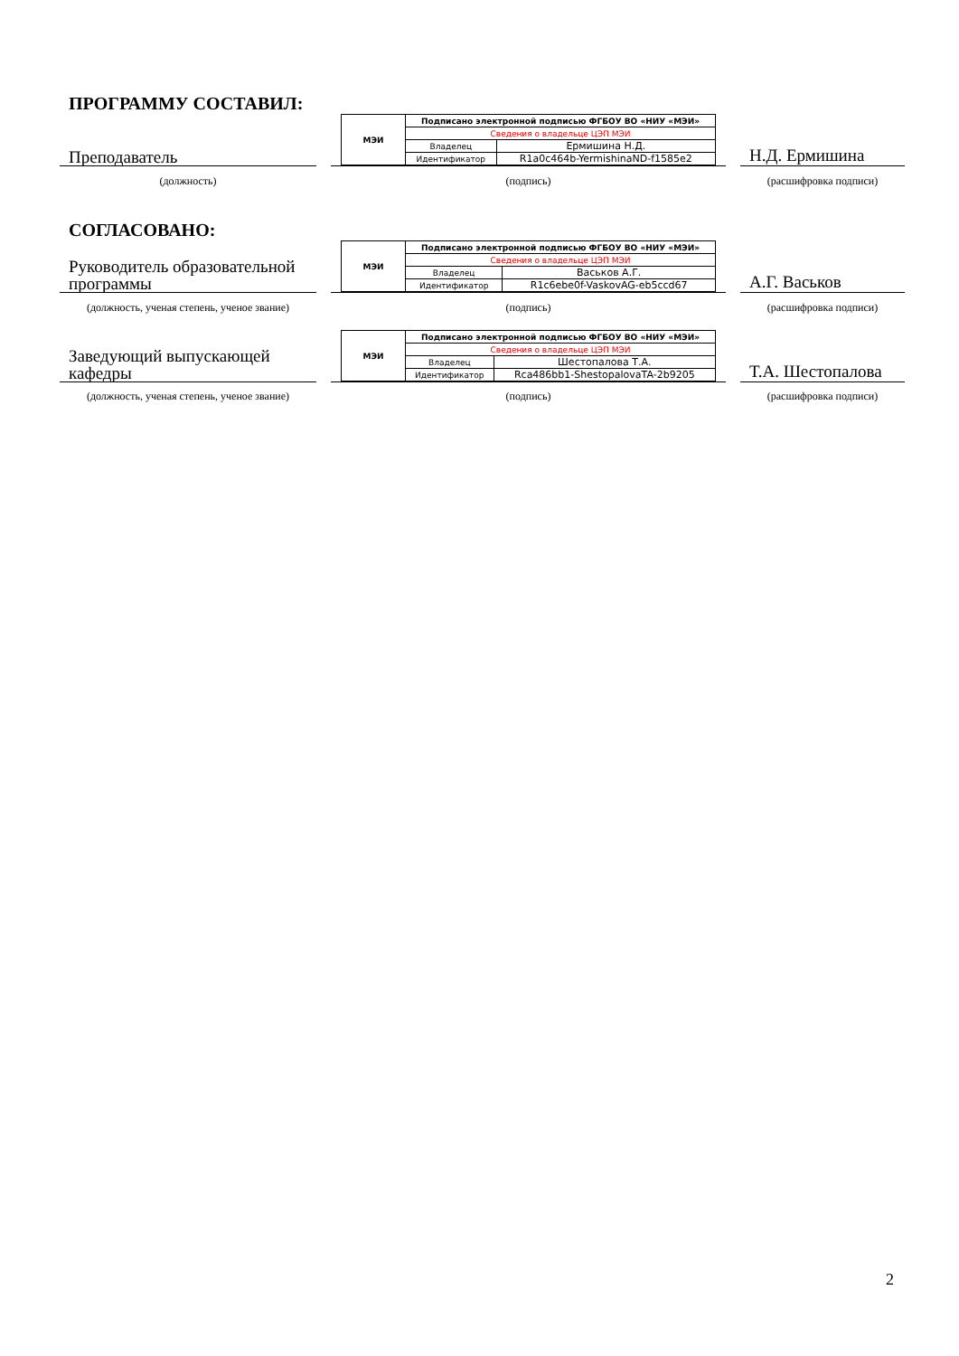ПРОГРАММУ СОСТАВИЛ:
Преподаватель
| МЭИ | Подписано электронной подписью ФГБОУ ВО «НИУ «МЭИ» | |
| | Сведения о владельце ЦЭП МЭИ | |
| | Владелец | Ермишина Н.Д. |
| | Идентификатор | R1a0c464b-YermishinaND-f1585e2 |
Н.Д. Ермишина
(должность) (подпись) (расшифровка подписи)
СОГЛАСОВАНО:
Руководитель образовательной программы
| МЭИ | Подписано электронной подписью ФГБОУ ВО «НИУ «МЭИ» | |
| | Сведения о владельце ЦЭП МЭИ | |
| | Владелец | Васьков А.Г. |
| | Идентификатор | R1c6ebe0f-VaskovAG-eb5ccd67 |
А.Г. Васьков
(должность, ученая степень, ученое звание)
(подпись) (расшифровка подписи)
Заведующий выпускающей кафедры
| МЭИ | Подписано электронной подписью ФГБОУ ВО «НИУ «МЭИ» | |
| | Сведения о владельце ЦЭП МЭИ | |
| | Владелец | Шестопалова Т.А. |
| | Идентификатор | Rca486bb1-ShestopalovaTA-2b9205 |
Т.А. Шестопалова
(должность, ученая степень, ученое звание)
(подпись) (расшифровка подписи)
2